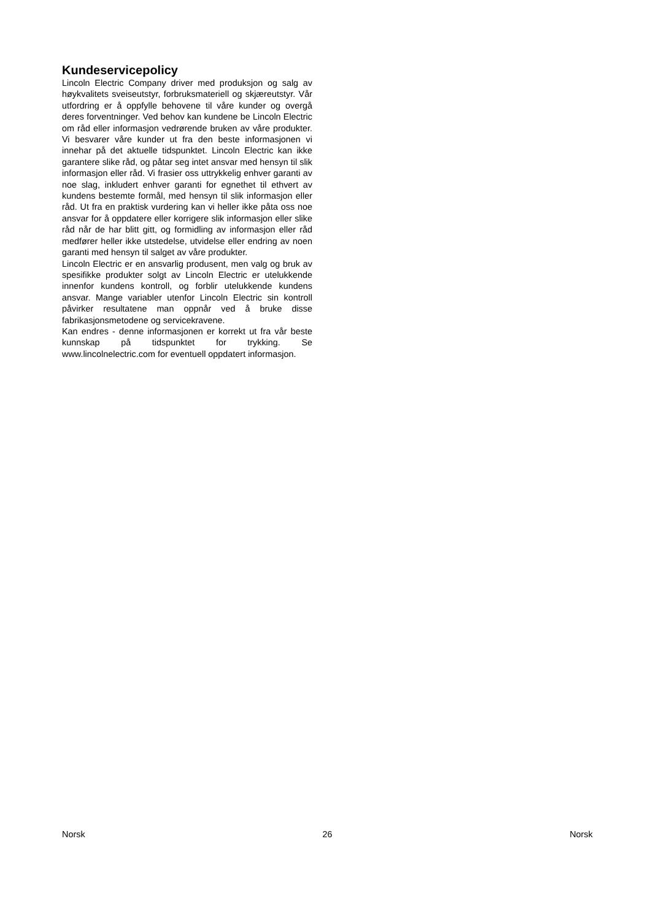Kundeservicepolicy
Lincoln Electric Company driver med produksjon og salg av høykvalitets sveiseutstyr, forbruksmateriell og skjæreutstyr. Vår utfordring er å oppfylle behovene til våre kunder og overgå deres forventninger. Ved behov kan kundene be Lincoln Electric om råd eller informasjon vedrørende bruken av våre produkter. Vi besvarer våre kunder ut fra den beste informasjonen vi innehar på det aktuelle tidspunktet. Lincoln Electric kan ikke garantere slike råd, og påtar seg intet ansvar med hensyn til slik informasjon eller råd. Vi frasier oss uttrykkelig enhver garanti av noe slag, inkludert enhver garanti for egnethet til ethvert av kundens bestemte formål, med hensyn til slik informasjon eller råd. Ut fra en praktisk vurdering kan vi heller ikke påta oss noe ansvar for å oppdatere eller korrigere slik informasjon eller slike råd når de har blitt gitt, og formidling av informasjon eller råd medfører heller ikke utstedelse, utvidelse eller endring av noen garanti med hensyn til salget av våre produkter.
Lincoln Electric er en ansvarlig produsent, men valg og bruk av spesifikke produkter solgt av Lincoln Electric er utelukkende innenfor kundens kontroll, og forblir utelukkende kundens ansvar. Mange variabler utenfor Lincoln Electric sin kontroll påvirker resultatene man oppnår ved å bruke disse fabrikasjonsmetodene og servicekravene.
Kan endres - denne informasjonen er korrekt ut fra vår beste kunnskap på tidspunktet for trykking. Se www.lincolnelectric.com for eventuell oppdatert informasjon.
Norsk 26 Norsk